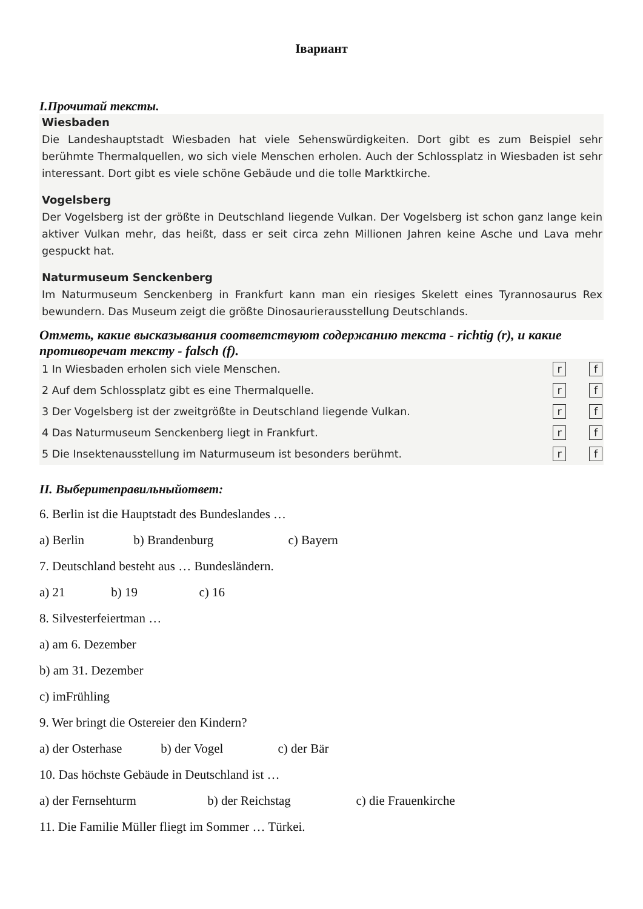Iвариант
I.Прочитай тексты.
Wiesbaden
Die Landeshauptstadt Wiesbaden hat viele Sehenswürdigkeiten. Dort gibt es zum Beispiel sehr berühmte Thermalquellen, wo sich viele Menschen erholen. Auch der Schlossplatz in Wiesbaden ist sehr interessant. Dort gibt es viele schöne Gebäude und die tolle Marktkirche.
Vogelsberg
Der Vogelsberg ist der größte in Deutschland liegende Vulkan. Der Vogelsberg ist schon ganz lange kein aktiver Vulkan mehr, das heißt, dass er seit circa zehn Millionen Jahren keine Asche und Lava mehr gespuckt hat.
Naturmuseum Senckenberg
Im Naturmuseum Senckenberg in Frankfurt kann man ein riesiges Skelett eines Tyrannosaurus Rex bewundern. Das Museum zeigt die größte Dinosaurierausstellung Deutschlands.
Отметь, какие высказывания соответствуют содержанию текста - richtig (r), и какие противоречат тексту - falsch (f).
1 In Wiesbaden erholen sich viele Menschen. r f
2 Auf dem Schlossplatz gibt es eine Thermalquelle. r f
3 Der Vogelsberg ist der zweitgrößte in Deutschland liegende Vulkan. r f
4 Das Naturmuseum Senckenberg liegt in Frankfurt. r f
5 Die Insektenausstellung im Naturmuseum ist besonders berühmt. r f
II. Выберитеправильныйответ:
6. Berlin ist die Hauptstadt des Bundeslandes …
a) Berlin b) Brandenburg c) Bayern
7. Deutschland besteht aus … Bundesländern.
a) 21 b) 19 c) 16
8. Silvesterfeiertman …
a) am 6. Dezember
b) am 31. Dezember
c) imFrühling
9. Wer bringt die Ostereier den Kindern?
a) der Osterhase b) der Vogel c) der Bär
10. Das höchste Gebäude in Deutschland ist …
a) der Fernsehturm b) der Reichstag c) die Frauenkirche
11. Die Familie Müller fliegt im Sommer … Türkei.